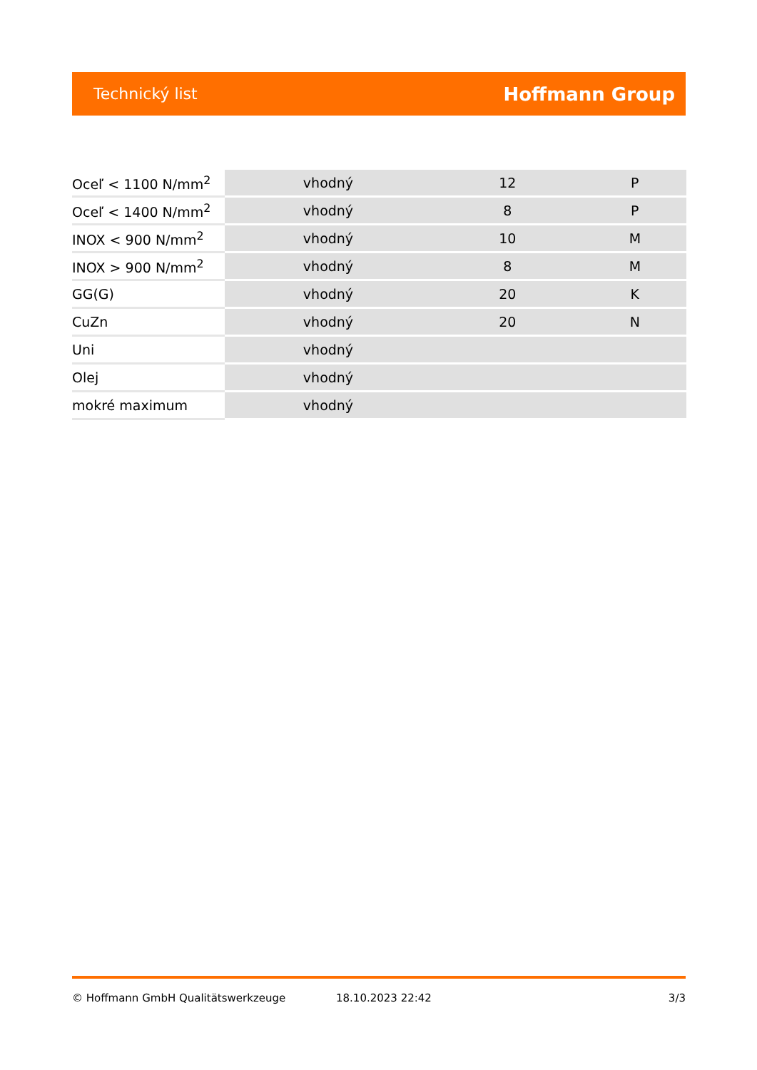Technický list Hoffmann Group
| Oceľ < 1100 N/mm<sup>2</sup> | vhodný | 12 | P |
| Oceľ < 1400 N/mm<sup>2</sup> | vhodný | 8 | P |
| INOX < 900 N/mm<sup>2</sup> | vhodný | 10 | M |
| INOX > 900 N/mm<sup>2</sup> | vhodný | 8 | M |
| GG(G) | vhodný | 20 | K |
| CuZn | vhodný | 20 | N |
| Uni | vhodný | | |
| Olej | vhodný | | |
| mokré maximum | vhodný | | |
© Hoffmann GmbH Qualitätswerkzeuge 18.10.2023 22:42 3/3